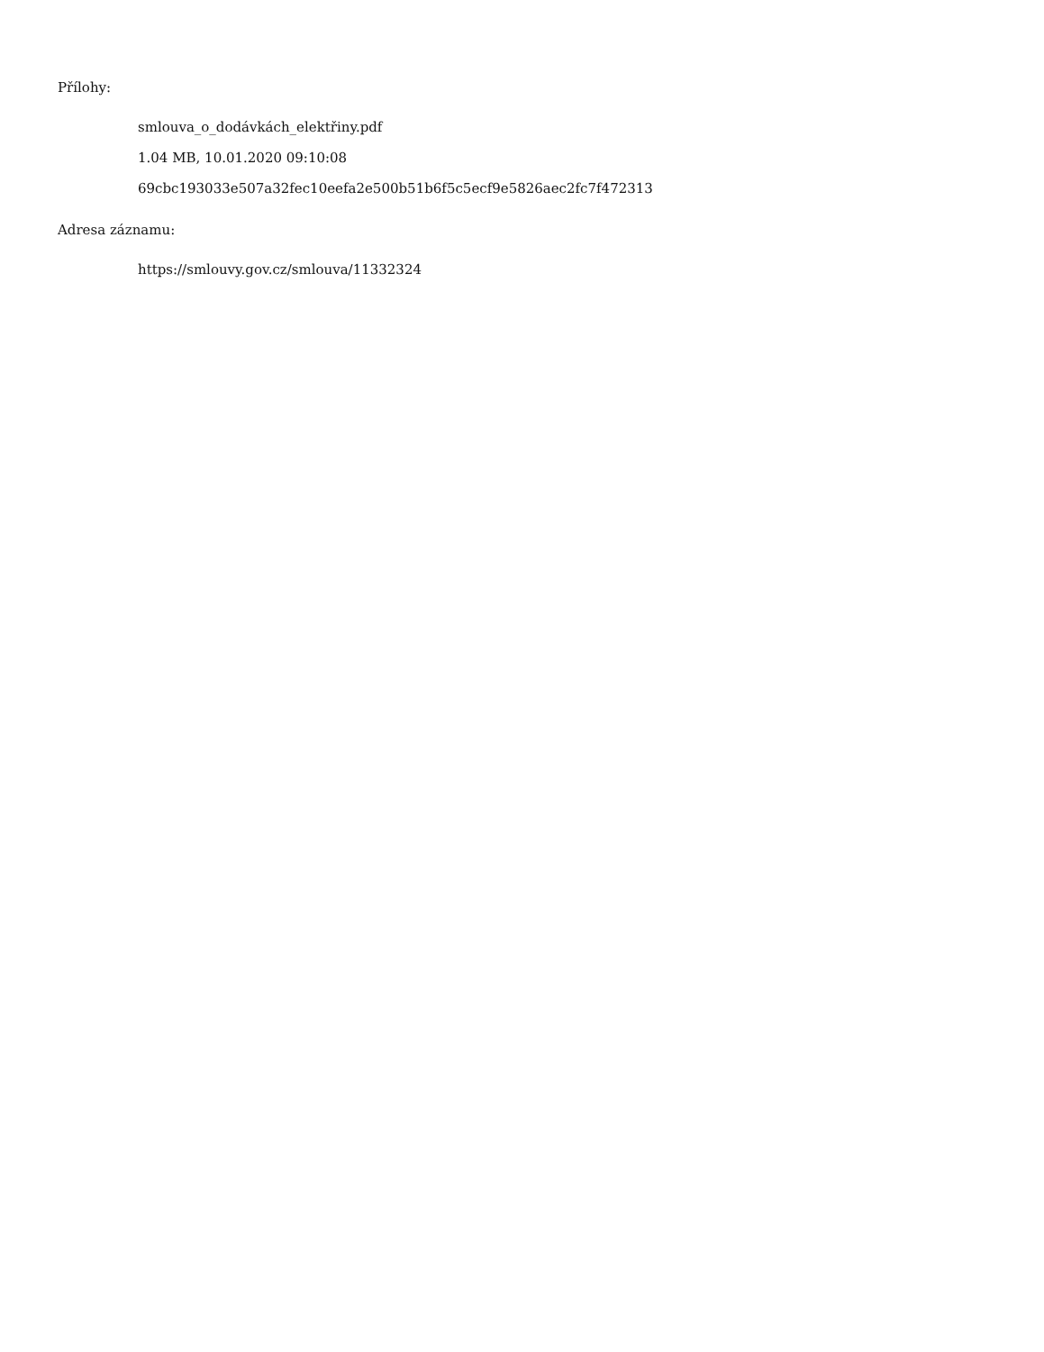Přílohy:
smlouva_o_dodávkách_elektřiny.pdf
1.04 MB, 10.01.2020 09:10:08
69cbc193033e507a32fec10eefa2e500b51b6f5c5ecf9e5826aec2fc7f472313
Adresa záznamu:
https://smlouvy.gov.cz/smlouva/11332324